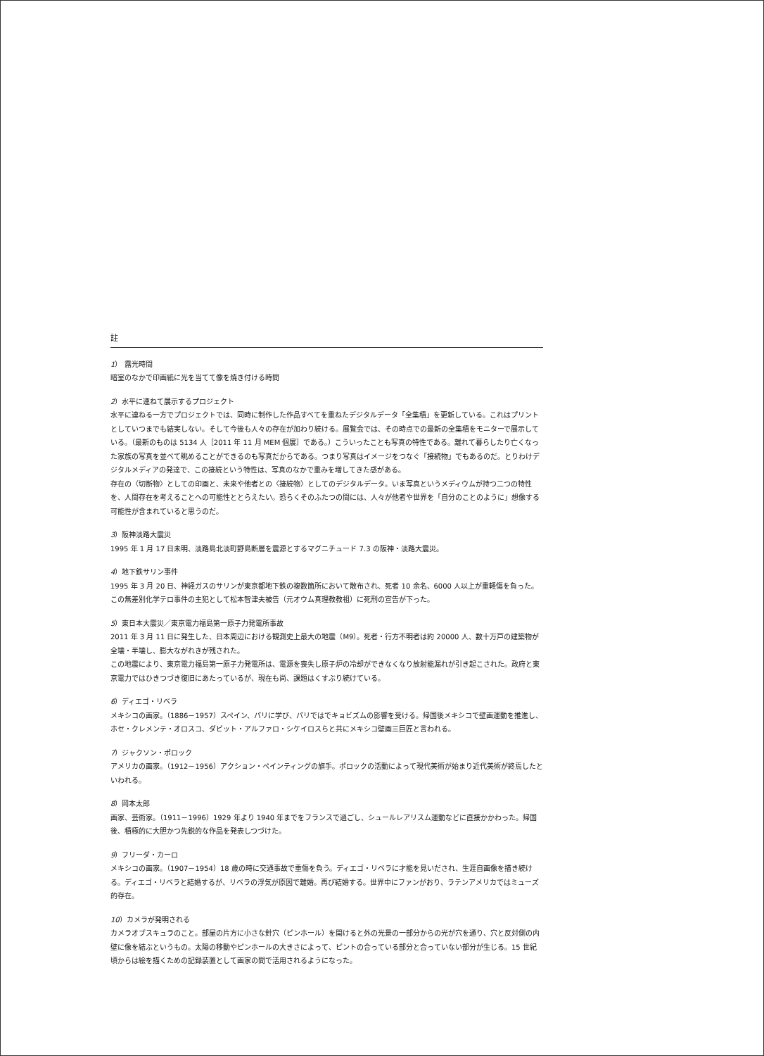註
1） 露光時間
暗室のなかで印画紙に光を当てて像を焼き付ける時間
2）水平に連ねて展示するプロジェクト
水平に連ねる一方でプロジェクトでは、同時に制作した作品すべてを重ねたデジタルデータ「全集積」を更新している。これはプリントとしていつまでも結実しない。そして今後も人々の存在が加わり続ける。展覧会では、その時点での最新の全集積をモニターで展示している。（最新のものは 5134 人［2011 年 11 月 MEM 個展］である。）こういったことも写真の特性である。離れて暮らしたり亡くなった家族の写真を並べて眺めることができるのも写真だからである。つまり写真はイメージをつなぐ「接続物」でもあるのだ。とりわけデジタルメディアの発達で、この接続という特性は、写真のなかで重みを増してきた感がある。
存在の〈切断物〉としての印画と、未来や他者との〈接続物〉としてのデジタルデータ。いま写真というメディウムが持つ二つの特性を、人間存在を考えることへの可能性ととらえたい。恐らくそのふたつの間には、人々が他者や世界を「自分のことのように」想像する可能性が含まれていると思うのだ。
3）阪神淡路大震災
1995 年 1 月 17 日未明、淡路島北淡町野島断層を震源とするマグニチュード 7.3 の阪神・淡路大震災。
4）地下鉄サリン事件
1995 年 3 月 20 日、神経ガスのサリンが東京都地下鉄の複数箇所において散布され、死者 10 余名、6000 人以上が重軽傷を負った。この無差別化学テロ事件の主犯として松本智津夫被告（元オウム真理教教祖）に死刑の宣告が下った。
5）東日本大震災／東京電力福島第一原子力発電所事故
2011 年 3 月 11 日に発生した、日本周辺における観測史上最大の地震（M9）。死者・行方不明者は約 20000 人、数十万戸の建築物が全壊・半壊し、膨大ながれきが残された。
この地震により、東京電力福島第一原子力発電所は、電源を喪失し原子炉の冷却ができなくなり放射能漏れが引き起こされた。政府と東京電力ではひきつづき復旧にあたっているが、現在も尚、課題はくすぶり続けている。
6）ディエゴ・リベラ
メキシコの画家。（1886－1957）スペイン、パリに学び、パリではでキョビズムの影響を受ける。帰国後メキシコで壁画運動を推進し、ホセ・クレメンテ・オロスコ、ダビット・アルファロ・シケイロスらと共にメキシコ壁画三巨匠と言われる。
7）ジャクソン・ポロック
アメリカの画家。（1912－1956）アクション・ペインティングの旗手。ポロックの活動によって現代美術が始まり近代美術が終焉したといわれる。
8）岡本太郎
画家、芸術家。（1911－1996）1929 年より 1940 年までをフランスで過ごし、シュールレアリスム運動などに直接かかわった。帰国後、積極的に大胆かつ先鋭的な作品を発表しつづけた。
9）フリーダ・カーロ
メキシコの画家。（1907－1954）18 歳の時に交通事故で重傷を負う。ディエゴ・リベラに才能を見いだされ、生涯自画像を描き続ける。ディエゴ・リベラと結婚するが、リベラの浮気が原因で離婚。再び結婚する。世界中にファンがおり、ラテンアメリカではミューズ的存在。
10）カメラが発明される
カメラオブスキュラのこと。部屋の片方に小さな針穴（ピンホール）を開けると外の光景の一部分からの光が穴を通り、穴と反対側の内壁に像を結ぶというもの。太陽の移動やピンホールの大きさによって、ピントの合っている部分と合っていない部分が生じる。15 世紀頃からは絵を描くための記録装置として画家の間で活用されるようになった。